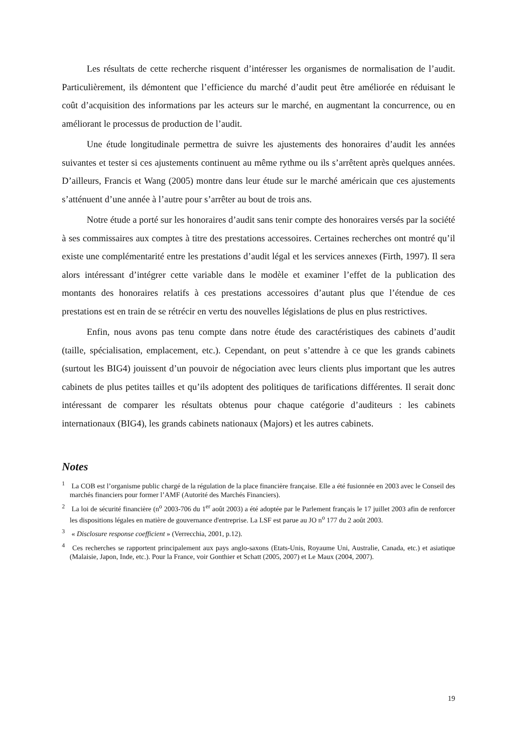Les résultats de cette recherche risquent d’intéresser les organismes de normalisation de l’audit. Particulièrement, ils démontent que l’efficience du marché d’audit peut être améliorée en réduisant le coût d’acquisition des informations par les acteurs sur le marché, en augmentant la concurrence, ou en améliorant le processus de production de l’audit.
Une étude longitudinale permettra de suivre les ajustements des honoraires d’audit les années suivantes et tester si ces ajustements continuent au même rythme ou ils s’arrêtent après quelques années. D’ailleurs, Francis et Wang (2005) montre dans leur étude sur le marché américain que ces ajustements s’atténuent d’une année à l’autre pour s’arrêter au bout de trois ans.
Notre étude a porté sur les honoraires d’audit sans tenir compte des honoraires versés par la société à ses commissaires aux comptes à titre des prestations accessoires. Certaines recherches ont montré qu’il existe une complémentarité entre les prestations d’audit légal et les services annexes (Firth, 1997). Il sera alors intéressant d’intégrer cette variable dans le modèle et examiner l’effet de la publication des montants des honoraires relatifs à ces prestations accessoires d’autant plus que l’étendue de ces prestations est en train de se rétrécir en vertu des nouvelles législations de plus en plus restrictives.
Enfin, nous avons pas tenu compte dans notre étude des caractéristiques des cabinets d’audit (taille, spécialisation, emplacement, etc.). Cependant, on peut s’attendre à ce que les grands cabinets (surtout les BIG4) jouissent d’un pouvoir de négociation avec leurs clients plus important que les autres cabinets de plus petites tailles et qu’ils adoptent des politiques de tarifications différentes. Il serait donc intéressant de comparer les résultats obtenus pour chaque catégorie d’auditeurs : les cabinets internationaux (BIG4), les grands cabinets nationaux (Majors) et les autres cabinets.
Notes
<sup>1</sup> La COB est l’organisme public chargé de la régulation de la place financière française. Elle a été fusionnée en 2003 avec le Conseil des marchés financiers pour former l’AMF (Autorité des Marchés Financiers).
<sup>2</sup> La loi de sécurité financière (n<sup>o</sup> 2003-706 du 1<sup>er</sup> août 2003) a été adoptée par le Parlement français le 17 juillet 2003 afin de renforcer les dispositions légales en matière de gouvernance d'entreprise. La LSF est parue au JO n<sup>o</sup> 177 du 2 août 2003.
<sup>3</sup> « Disclosure response coefficient » (Verrecchia, 2001, p.12).
<sup>4</sup> Ces recherches se rapportent principalement aux pays anglo-saxons (Etats-Unis, Royaume Uni, Australie, Canada, etc.) et asiatique (Malaisie, Japon, Inde, etc.). Pour la France, voir Gonthier et Schatt (2005, 2007) et Le Maux (2004, 2007).
19